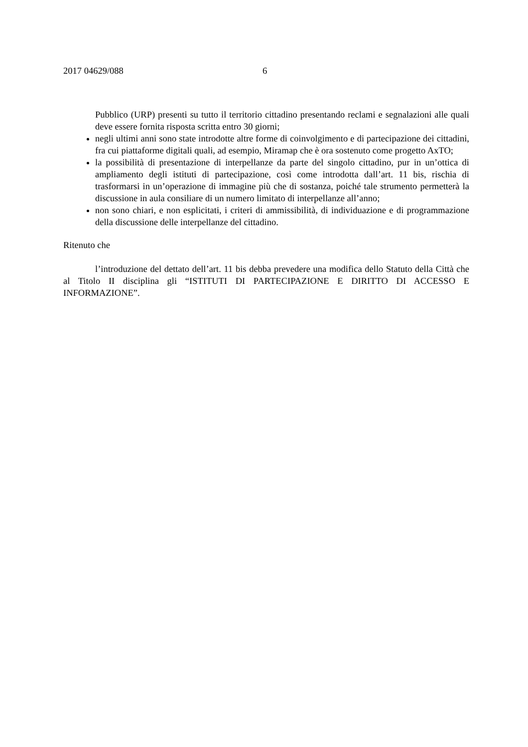2017 04629/088 6
Pubblico (URP) presenti su tutto il territorio cittadino presentando reclami e segnalazioni alle quali deve essere fornita risposta scritta entro 30 giorni;
negli ultimi anni sono state introdotte altre forme di coinvolgimento e di partecipazione dei cittadini, fra cui piattaforme digitali quali, ad esempio, Miramap che è ora sostenuto come progetto AxTO;
la possibilità di presentazione di interpellanze da parte del singolo cittadino, pur in un’ottica di ampliamento degli istituti di partecipazione, così come introdotta dall’art. 11 bis, rischia di trasformarsi in un’operazione di immagine più che di sostanza, poiché tale strumento permetterà la discussione in aula consiliare di un numero limitato di interpellanze all’anno;
non sono chiari, e non esplicitati, i criteri di ammissibilità, di individuazione e di programmazione della discussione delle interpellanze del cittadino.
Ritenuto che
l’introduzione del dettato dell’art. 11 bis debba prevedere una modifica dello Statuto della Città che al Titolo II disciplina gli “ISTITUTI DI PARTECIPAZIONE E DIRITTO DI ACCESSO E INFORMAZIONE”.